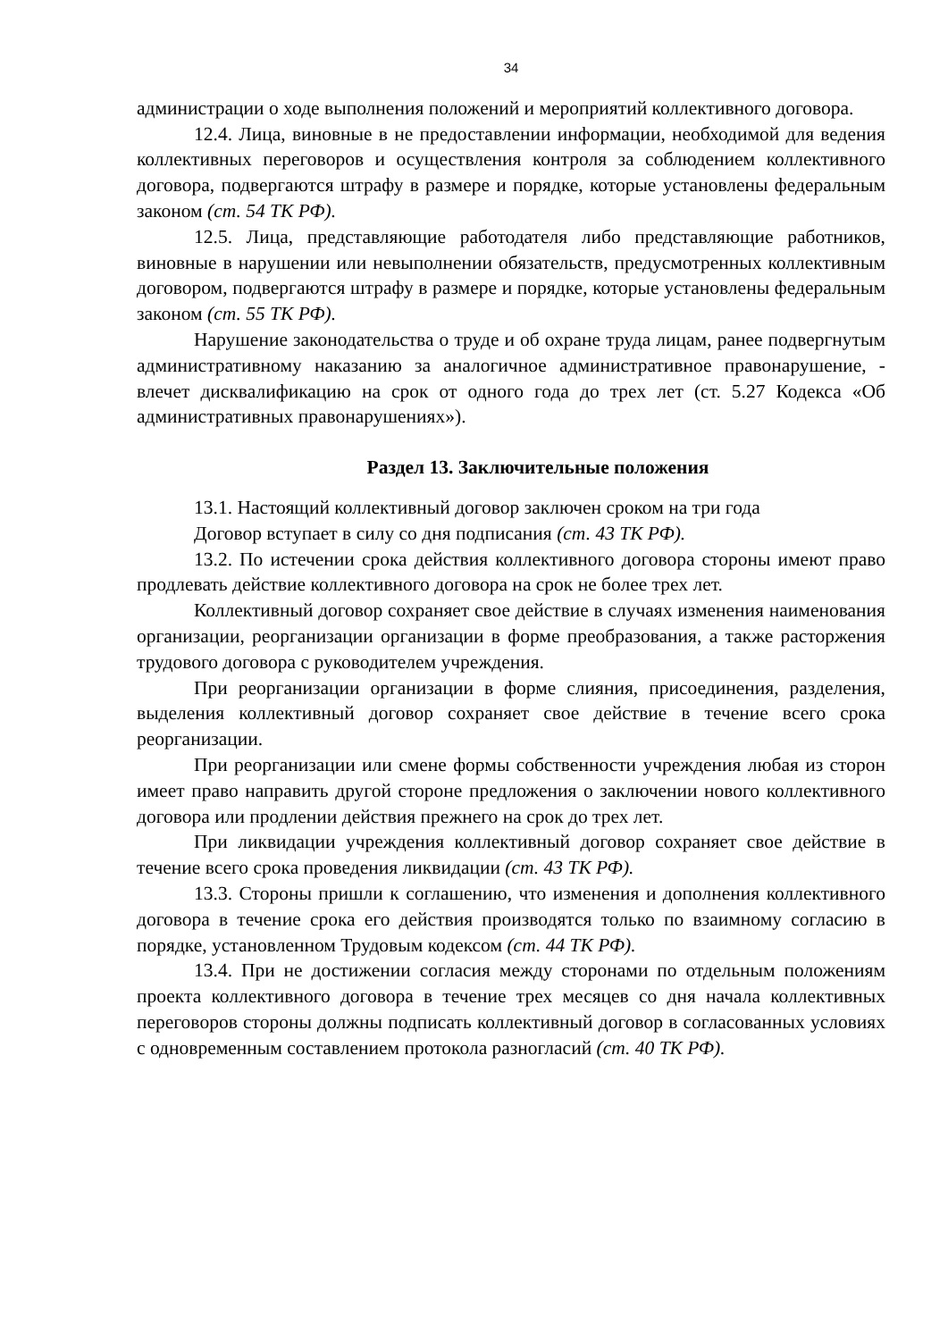34
администрации о ходе выполнения положений и мероприятий коллективного договора.
12.4. Лица, виновные в не предоставлении информации, необходимой для ведения коллективных переговоров и осуществления контроля за соблюдением коллективного договора, подвергаются штрафу в размере и порядке, которые установлены федеральным законом (ст. 54 ТК РФ).
12.5. Лица, представляющие работодателя либо представляющие работников, виновные в нарушении или невыполнении обязательств, предусмотренных коллективным договором, подвергаются штрафу в размере и порядке, которые установлены федеральным законом (ст. 55 ТК РФ).
Нарушение законодательства о труде и об охране труда лицам, ранее подвергнутым административному наказанию за аналогичное административное правонарушение, - влечет дисквалификацию на срок от одного года до трех лет (ст. 5.27 Кодекса «Об административных правонарушениях»).
Раздел 13. Заключительные положения
13.1. Настоящий коллективный договор заключен сроком на три года
Договор вступает в силу со дня подписания (ст. 43 ТК РФ).
13.2. По истечении срока действия коллективного договора стороны имеют право продлевать действие коллективного договора на срок не более трех лет.
Коллективный договор сохраняет свое действие в случаях изменения наименования организации, реорганизации организации в форме преобразования, а также расторжения трудового договора с руководителем учреждения.
При реорганизации организации в форме слияния, присоединения, разделения, выделения коллективный договор сохраняет свое действие в течение всего срока реорганизации.
При реорганизации или смене формы собственности учреждения любая из сторон имеет право направить другой стороне предложения о заключении нового коллективного договора или продлении действия прежнего на срок до трех лет.
При ликвидации учреждения коллективный договор сохраняет свое действие в течение всего срока проведения ликвидации (ст. 43 ТК РФ).
13.3. Стороны пришли к соглашению, что изменения и дополнения коллективного договора в течение срока его действия производятся только по взаимному согласию в порядке, установленном Трудовым кодексом (ст. 44 ТК РФ).
13.4. При не достижении согласия между сторонами по отдельным положениям проекта коллективного договора в течение трех месяцев со дня начала коллективных переговоров стороны должны подписать коллективный договор в согласованных условиях с одновременным составлением протокола разногласий (ст. 40 ТК РФ).